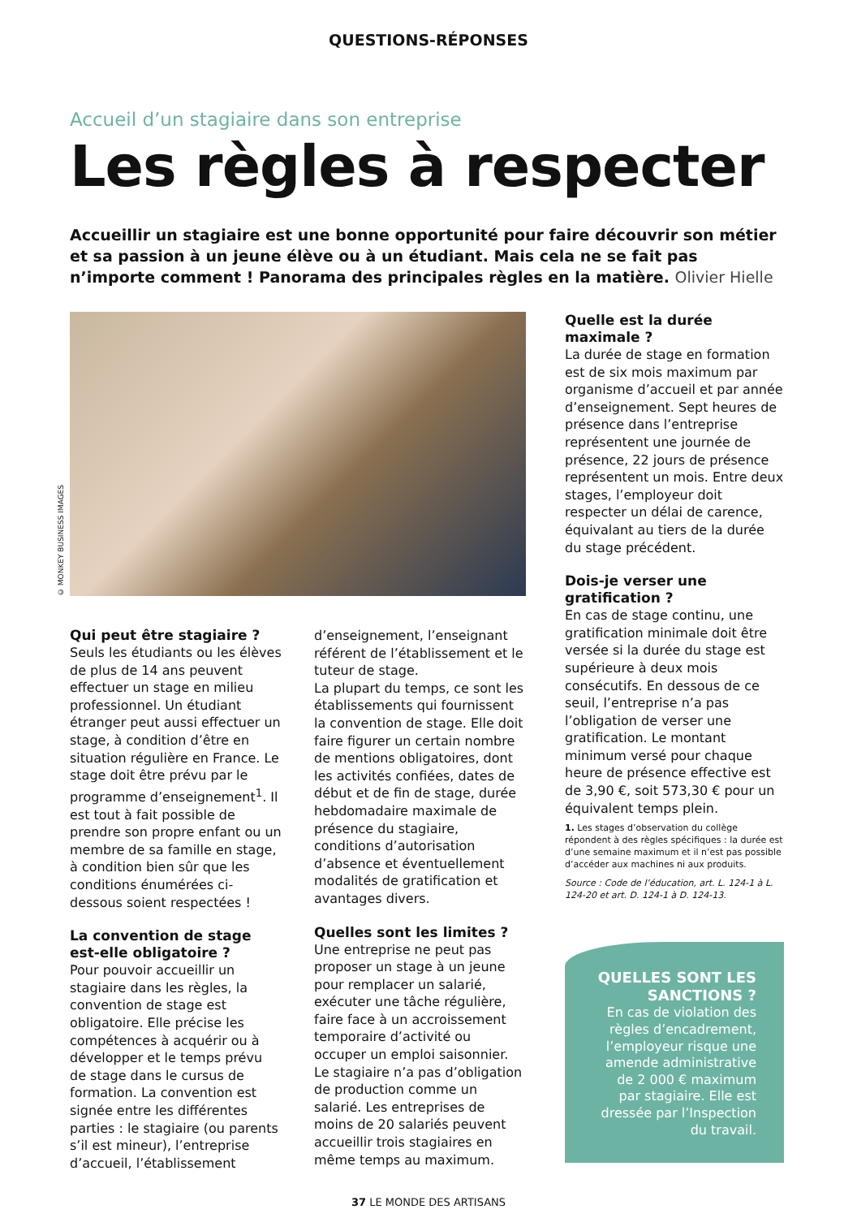QUESTIONS-RÉPONSES
Accueil d’un stagiaire dans son entreprise
Les règles à respecter
Accueillir un stagiaire est une bonne opportunité pour faire découvrir son métier et sa passion à un jeune élève ou à un étudiant. Mais cela ne se fait pas n’importe comment ! Panorama des principales règles en la matière. Olivier Hielle
© MONKEY BUSINESS IMAGES
Qui peut être stagiaire ?
Seuls les étudiants ou les élèves de plus de 14 ans peuvent effectuer un stage en milieu professionnel. Un étudiant étranger peut aussi effectuer un stage, à condition d’être en situation régulière en France. Le stage doit être prévu par le programme d’enseignement<sup>1</sup>. Il est tout à fait possible de prendre son propre enfant ou un membre de sa famille en stage, à condition bien sûr que les conditions énumérées ci-dessous soient respectées !
La convention de stage est-elle obligatoire ?
Pour pouvoir accueillir un stagiaire dans les règles, la convention de stage est obligatoire. Elle précise les compétences à acquérir ou à développer et le temps prévu de stage dans le cursus de formation. La convention est signée entre les différentes parties : le stagiaire (ou parents s’il est mineur), l’entreprise d’accueil, l’établissement
d’enseignement, l’enseignant référent de l’établissement et le tuteur de stage.
La plupart du temps, ce sont les établissements qui fournissent la convention de stage. Elle doit faire figurer un certain nombre de mentions obligatoires, dont les activités confiées, dates de début et de fin de stage, durée hebdomadaire maximale de présence du stagiaire, conditions d’autorisation d’absence et éventuellement modalités de gratification et avantages divers.
Quelles sont les limites ?
Une entreprise ne peut pas proposer un stage à un jeune pour remplacer un salarié, exécuter une tâche régulière, faire face à un accroissement temporaire d’activité ou occuper un emploi saisonnier. Le stagiaire n’a pas d’obligation de production comme un salarié. Les entreprises de moins de 20 salariés peuvent accueillir trois stagiaires en même temps au maximum.
Quelle est la durée maximale ?
La durée de stage en formation est de six mois maximum par organisme d’accueil et par année d’enseignement. Sept heures de présence dans l’entreprise représentent une journée de présence, 22 jours de présence représentent un mois. Entre deux stages, l’employeur doit respecter un délai de carence, équivalant au tiers de la durée du stage précédent.
Dois-je verser une gratification ?
En cas de stage continu, une gratification minimale doit être versée si la durée du stage est supérieure à deux mois consécutifs. En dessous de ce seuil, l’entreprise n’a pas l’obligation de verser une gratification. Le montant minimum versé pour chaque heure de présence effective est de 3,90 €, soit 573,30 € pour un équivalent temps plein.
1. Les stages d’observation du collège répondent à des règles spécifiques : la durée est d’une semaine maximum et il n’est pas possible d’accéder aux machines ni aux produits.
Source : Code de l’éducation, art. L. 124-1 à L. 124-20 et art. D. 124-1 à D. 124-13.
QUELLES SONT LES SANCTIONS ?
En cas de violation des règles d’encadrement, l’employeur risque une amende administrative de 2 000 € maximum par stagiaire. Elle est dressée par l’Inspection du travail.
37 LE MONDE DES ARTISANS